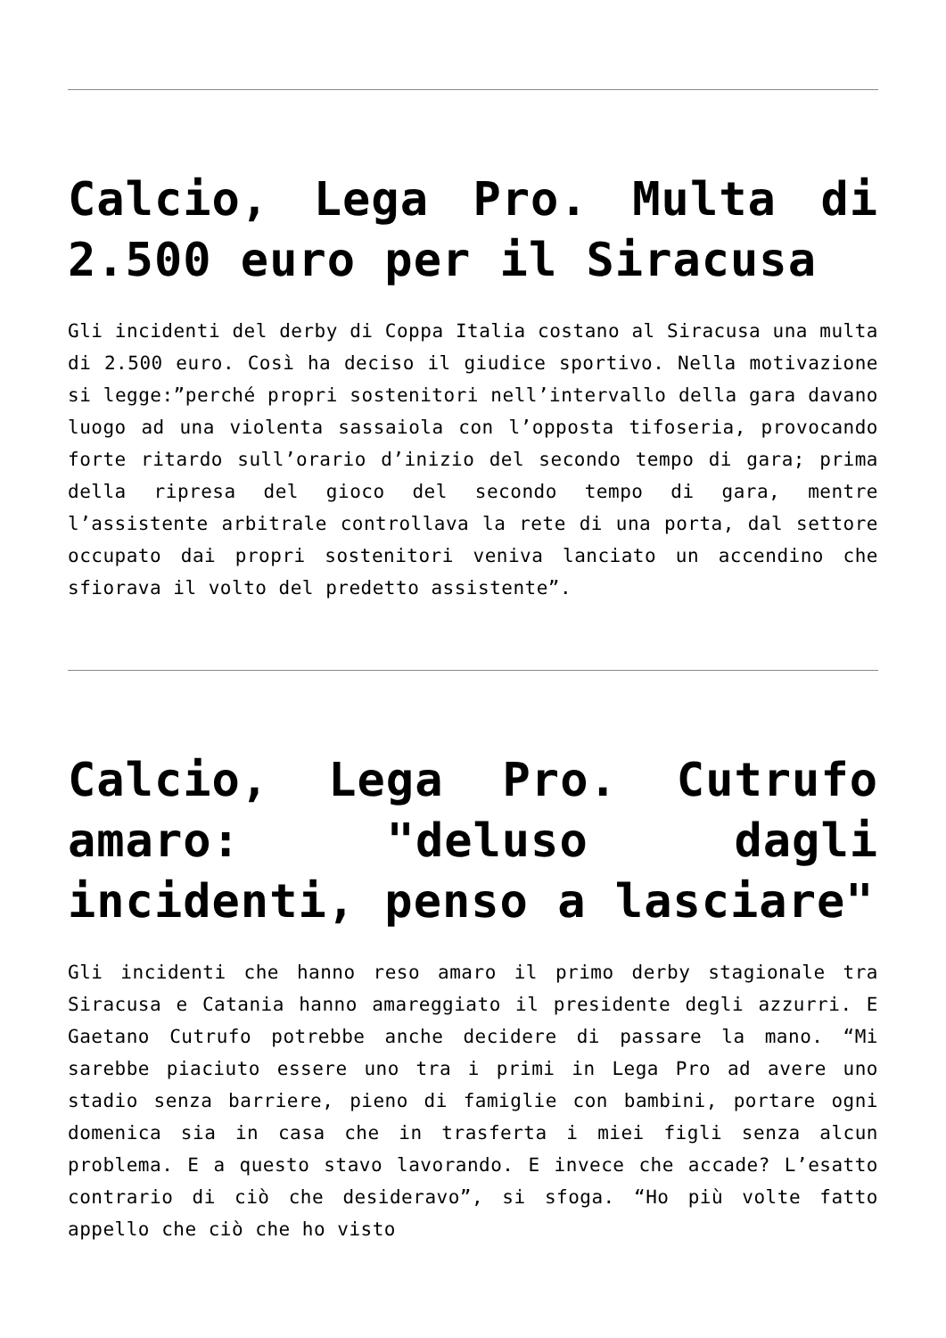Calcio, Lega Pro. Multa di 2.500 euro per il Siracusa
Gli incidenti del derby di Coppa Italia costano al Siracusa una multa di 2.500 euro. Così ha deciso il giudice sportivo. Nella motivazione si legge:”perché propri sostenitori nell’intervallo della gara davano luogo ad una violenta sassaiola con l’opposta tifoseria, provocando forte ritardo sull’orario d’inizio del secondo tempo di gara; prima della ripresa del gioco del secondo tempo di gara, mentre l’assistente arbitrale controllava la rete di una porta, dal settore occupato dai propri sostenitori veniva lanciato un accendino che sfiorava il volto del predetto assistente”.
Calcio, Lega Pro. Cutrufo amaro: "deluso dagli incidenti, penso a lasciare"
Gli incidenti che hanno reso amaro il primo derby stagionale tra Siracusa e Catania hanno amareggiato il presidente degli azzurri. E Gaetano Cutrufo potrebbe anche decidere di passare la mano. “Mi sarebbe piaciuto essere uno tra i primi in Lega Pro ad avere uno stadio senza barriere, pieno di famiglie con bambini, portare ogni domenica sia in casa che in trasferta i miei figli senza alcun problema. E a questo stavo lavorando. E invece che accade? L’esatto contrario di ciò che desideravo”, si sfoga. “Ho più volte fatto appello che ciò che ho visto